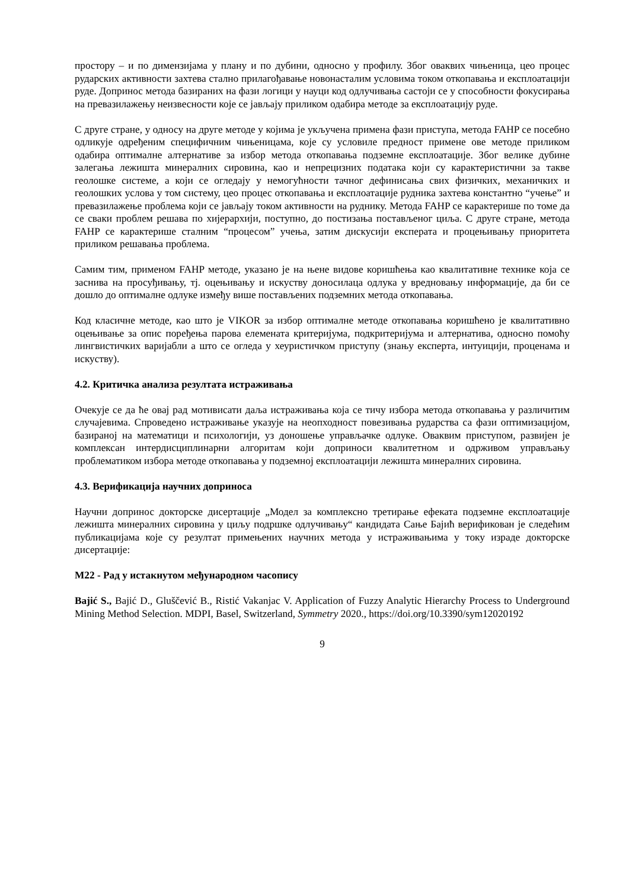простору – и по димензијама у плану и по дубини, односно у профилу. Због оваквих чињеница, цео процес рударских активности захтева стално прилагођавање новонасталим условима током откопавања и експлоатацији руде. Допринос метода базираних на фази логици у науци код одлучивања састоји се у способности фокусирања на превазилажењу неизвесности које се јављају приликом одабира методе за експлоатацију руде.
С друге стране, у односу на друге методе у којима је укључена примена фази приступа, метода FAHP се посебно одликује одређеним специфичним чињеницама, које су условиле предност примене ове методе приликом одабира оптималне алтернативе за избор метода откопавања подземне експлоатације. Због велике дубине залегања лежишта минералних сировина, као и непрецизних података који су карактеристични за такве геолошке системе, а који се огледају у немогућности тачног дефинисања свих физичких, механичких и геолошких услова у том систему, цео процес откопавања и експлоатације рудника захтева константно “учење” и превазилажење проблема који се јављају током активности на руднику. Метода FAHP се карактерише по томе да се сваки проблем решава по хијерархији, поступно, до постизања постављеног циља. С друге стране, метода FAHP се карактерише сталним “процесом” учења, затим дискусији експерата и процењивању приоритета приликом решавања проблема.
Самим тим, применом FAHP методе, указано је на њене видове коришћења као квалитативне технике која се заснива на просуђивању, тј. оцењивању и искуству доносилаца одлука у вредновању информације, да би се дошло до оптималне одлуке између више постављених подземних метода откопавања.
Код класичне методе, као што је VIKOR за избор оптималне методе откопавања коришћено је квалитативно оцењивање за опис поређења парова елемената критеријума, подкритеријума и алтернатива, односно помоћу лингвистичких варијабли а што се огледа у хеуристичком приступу (знању експерта, интуицији, проценама и искуству).
4.2. Критичка анализа резултата истраживања
Очекује се да ће овај рад мотивисати даља истраживања која се тичу избора метода откопавања у различитим случајевима. Спроведено истраживање указује на неопходност повезивања рударства са фази оптимизацијом, базираној на математици и психологији, уз доношење управљачке одлуке. Оваквим приступом, развијен је комплексан интердисциплинарни алгоритам који доприноси квалитетном и одрживом управљању проблематиком избора методе откопавања у подземној експлоатацији лежишта минералних сировина.
4.3. Верификација научних доприноса
Научни допринос докторске дисертације „Модел за комплексно третирање ефеката подземне експлоатације лежишта минералних сировина у циљу подршке одлучивању“ кандидата Сање Бајић верификован је следећим публикацијама које су резултат примењених научних метода у истраживањима у току израде докторске дисертације:
M22 - Рад у истакнутом међународном часопису
Bajić S., Bajić D., Gluščević B., Ristić Vakanjac V. Application of Fuzzy Analytic Hierarchy Process to Underground Mining Method Selection. MDPI, Basel, Switzerland, Symmetry 2020., https://doi.org/10.3390/sym12020192
9